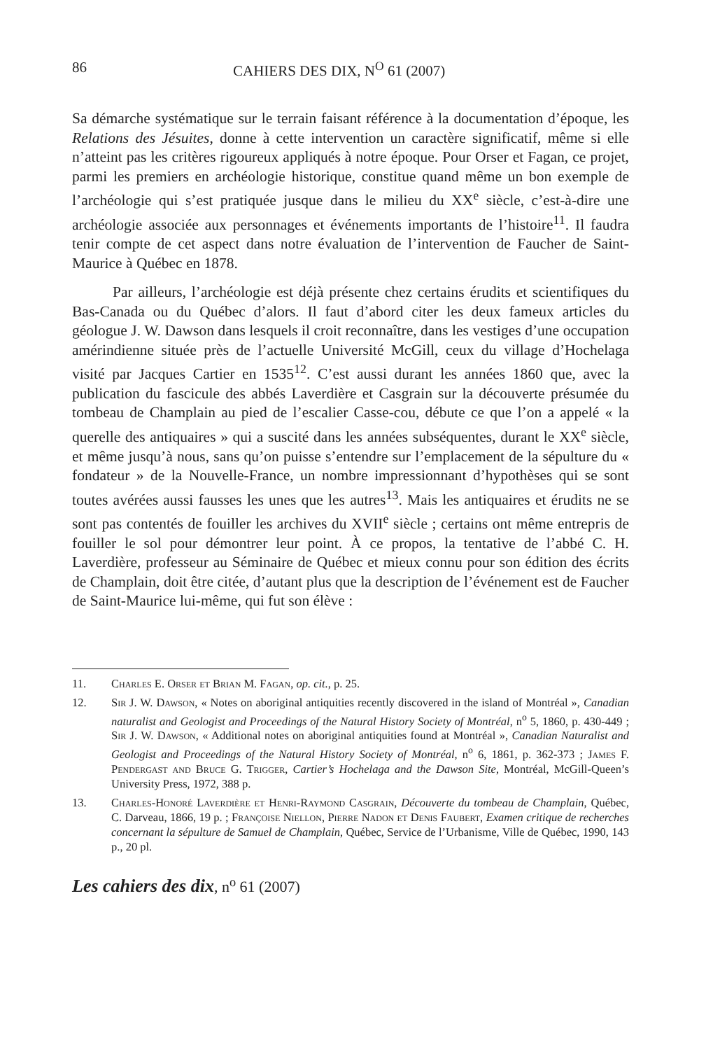86 CAHIERS DES DIX, N<sup>O</sup> 61 (2007)
Sa démarche systématique sur le terrain faisant référence à la documentation d’époque, les Relations des Jésuites, donne à cette intervention un caractère significatif, même si elle n’atteint pas les critères rigoureux appliqués à notre époque. Pour Orser et Fagan, ce projet, parmi les premiers en archéologie historique, constitue quand même un bon exemple de l’archéologie qui s’est pratiquée jusque dans le milieu du XX<sup>e</sup> siècle, c’est-à-dire une archéologie associée aux personnages et événements importants de l’histoire<sup>11</sup>. Il faudra tenir compte de cet aspect dans notre évaluation de l’intervention de Faucher de Saint-Maurice à Québec en 1878.
Par ailleurs, l’archéologie est déjà présente chez certains érudits et scientifiques du Bas-Canada ou du Québec d’alors. Il faut d’abord citer les deux fameux articles du géologue J. W. Dawson dans lesquels il croit reconnaître, dans les vestiges d’une occupation amérindienne située près de l’actuelle Université McGill, ceux du village d’Hochelaga visité par Jacques Cartier en 1535<sup>12</sup>. C’est aussi durant les années 1860 que, avec la publication du fascicule des abbés Laverdière et Casgrain sur la découverte présumée du tombeau de Champlain au pied de l’escalier Casse-cou, débute ce que l’on a appelé « la querelle des antiquaires » qui a suscité dans les années subséquentes, durant le XX<sup>e</sup> siècle, et même jusqu’à nous, sans qu’on puisse s’entendre sur l’emplacement de la sépulture du « fondateur » de la Nouvelle-France, un nombre impressionnant d’hypothèses qui se sont toutes avérées aussi fausses les unes que les autres<sup>13</sup>. Mais les antiquaires et érudits ne se sont pas contentés de fouiller les archives du XVII<sup>e</sup> siècle ; certains ont même entrepris de fouiller le sol pour démontrer leur point. À ce propos, la tentative de l’abbé C. H. Laverdière, professeur au Séminaire de Québec et mieux connu pour son édition des écrits de Champlain, doit être citée, d’autant plus que la description de l’événement est de Faucher de Saint-Maurice lui-même, qui fut son élève :
11. Charles E. Orser et Brian M. Fagan, op. cit., p. 25.
12. Sir J. W. Dawson, « Notes on aboriginal antiquities recently discovered in the island of Montréal », Canadian naturalist and Geologist and Proceedings of the Natural History Society of Montréal, n<sup>o</sup> 5, 1860, p. 430-449 ; Sir J. W. Dawson, « Additional notes on aboriginal antiquities found at Montréal », Canadian Naturalist and Geologist and Proceedings of the Natural History Society of Montréal, n<sup>o</sup> 6, 1861, p. 362-373 ; James F. Pendergast and Bruce G. Trigger, Cartier’s Hochelaga and the Dawson Site, Montréal, McGill-Queen’s University Press, 1972, 388 p.
13. Charles-Honoré Laverdière et Henri-Raymond Casgrain, Découverte du tombeau de Champlain, Québec, C. Darveau, 1866, 19 p. ; Françoise Niellon, Pierre Nadon et Denis Faubert, Examen critique de recherches concernant la sépulture de Samuel de Champlain, Québec, Service de l’Urbanisme, Ville de Québec, 1990, 143 p., 20 pl.
Les cahiers des dix, n<sup>o</sup> 61 (2007)